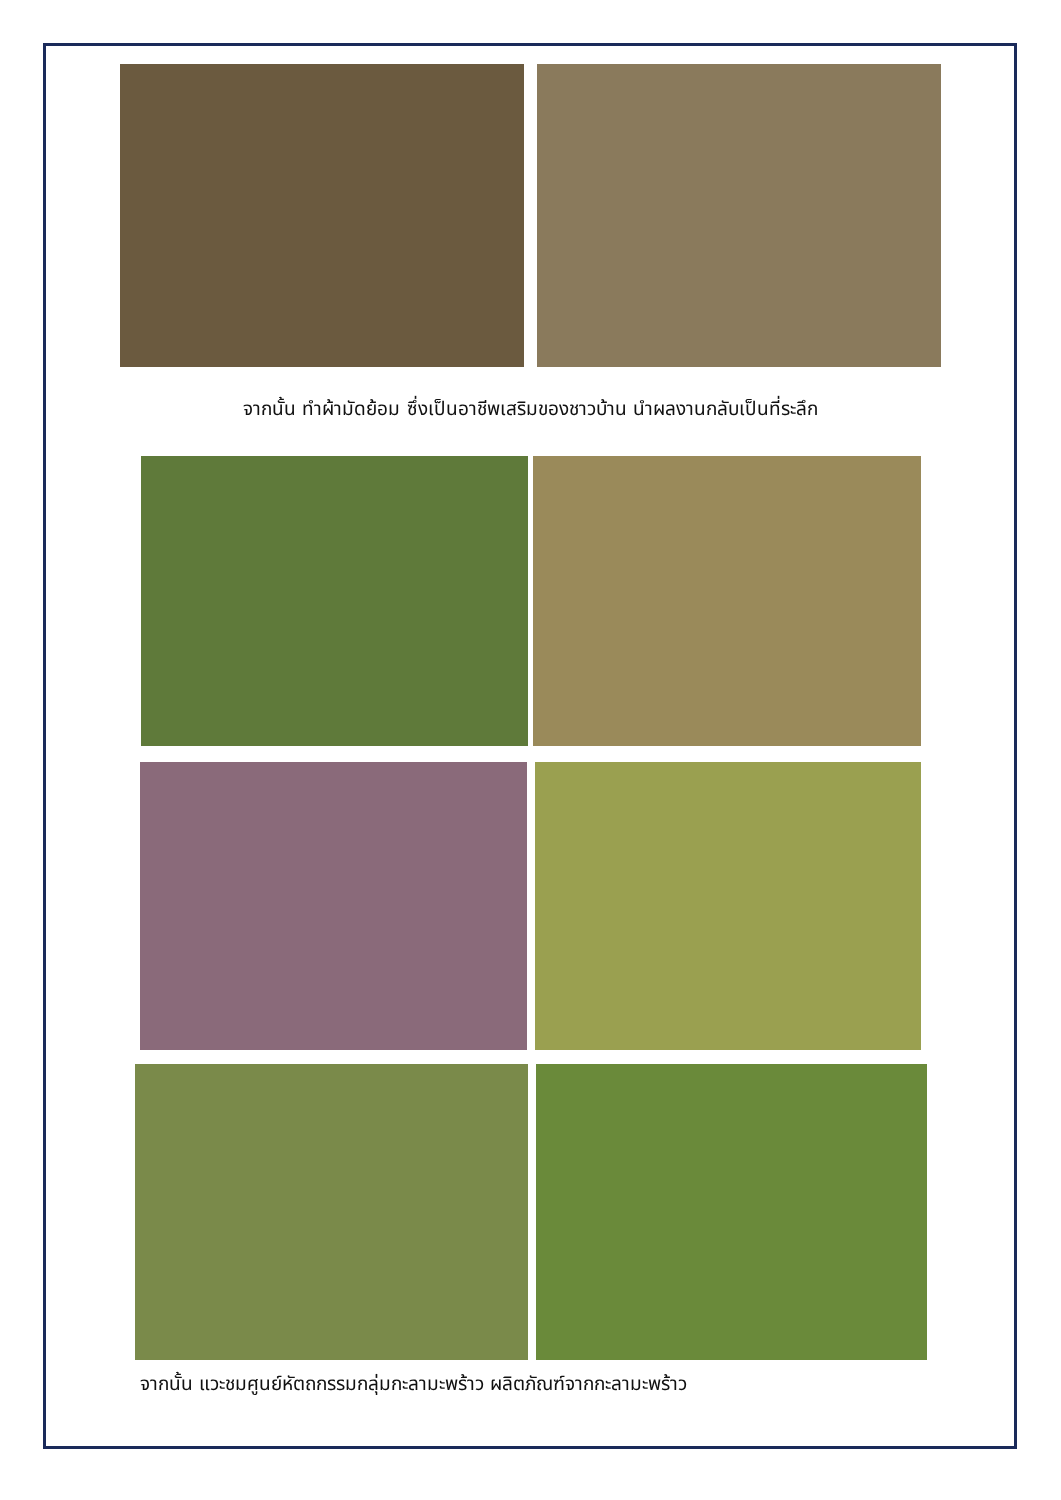จากนั้น ทำผ้ามัดย้อม ซึ่งเป็นอาชีพเสริมของชาวบ้าน นำผลงานกลับเป็นที่ระลึก
จากนั้น แวะชมศูนย์หัตถกรรมกลุ่มกะลามะพร้าว ผลิตภัณฑ์จากกะลามะพร้าว